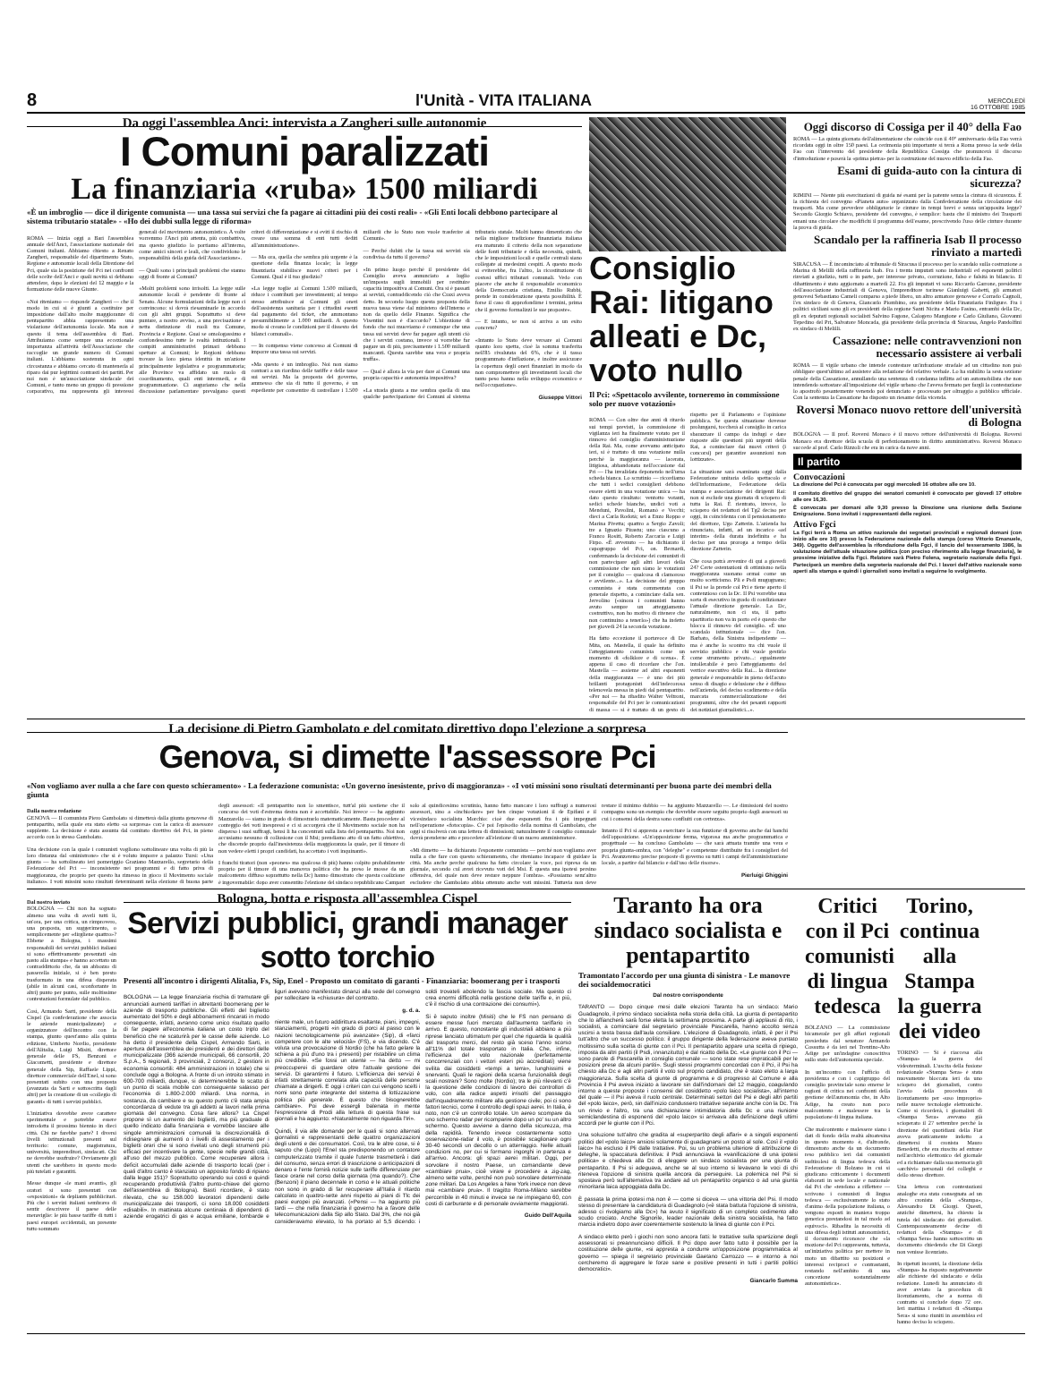8
l'Unità - VITA ITALIANA
MERCOLEDÌ
16 OTTOBRE 1985
Da oggi l'assemblea Anci: intervista a Zangheri sulle autonomie
I Comuni paralizzati
La finanziaria «ruba» 1500 miliardi
«È un imbroglio — dice il dirigente comunista — una tassa sui servizi che fa pagare ai cittadini più dei costi reali» - «Gli Enti locali debbono partecipare al sistema tributario statale» - «Ho dei dubbi sulla legge di riforma»
ROMA — Inizia oggi a Bari l'assemblea annuale dell'Anci, l'associazione nazionale dei Comuni italiani. Abbiamo chiesto a Renato Zangheri, responsabile del dipartimento Stato, Regione e autonomie locali della Direzione del Pci, quale sia la posizione del Pci nei confronti delle scelte dell'Anci e quali novità si debbano attendere, dopo le elezioni del 12 maggio e la formazione delle nuove Giunte.
«Noi riteniamo — risponde Zangheri — che il modo in cui si è giunti a costituire per imposizione dall'alto molte maggioranze di pentapartito abbia rappresentato una violazione dell'autonomia locale. Ma non è questo il tema dell'assemblea di Bari. Attribuiamo come sempre una eccezionale importanza all'attività dell'Associazione che raccoglie un grande numero di Comuni italiani. L'abbiamo sostenuta in ogni circostanza e abbiamo cercato di mantenerla al riparo dai pur legittimi contrasti dei partiti. Per noi non è un'associazione sindacale dei Comuni, e tanto meno un gruppo di pressione corporativo, ma rappresenta gli interessi generali del movimento autonomistico. A volte vorremmo l'Anci più attenta, più combattiva, ma questo giudizio lo portiamo all'interno, come amici sinceri e leali, che condividono le responsabilità della guida dell'Associazione».
— Quali sono i principali problemi che stanno oggi di fronte ai Comuni?
«Molti problemi sono irrisolti. La legge sulle autonomie locali è pendente di fronte al Senato. Alcune formulazioni della legge non ci convincono: si dovrà riesaminarle in accordo con gli altri gruppi. Soprattutto si deve puntare, a nostro avviso, a una precisazione e netta distinzione di ruoli tra Comune, Provincia e Regione. Guai se omologassimo e confondessimo tutte le realtà istituzionali. I compiti amministrativi primari debbono spettare ai Comuni; le Regioni debbono trovare la loro piena identità in un'azione principalmente legislativa e programmatoria; alle Province va affidato un ruolo di coordinamento, quali enti intermedi, e di programmazione. Ci auguriamo che nella discussione parlamentare prevalgano questi criteri di differenziazione e si eviti il rischio di creare una somma di enti tutti dediti all'amministrazione».
— Ma ora, quella che sembra più urgente è la questione della finanza locale; la legge finanziaria stabilisce nuovi criteri per i Comuni. Qual è il tuo giudizio?
«La legge toglie ai Comuni 1.500 miliardi, riduce i contributi per investimenti; al tempo stesso attribuisce ai Comuni gli oneri dell'assistenza sanitaria per i cittadini esenti dal pagamento del ticket, che ammontano presumibilmente a 1.000 miliardi. A questo modo si creano le condizioni per il dissesto dei bilanci comunali».
— In compenso viene concesso ai Comuni di imporre una tassa sui servizi.
«Ma questo è un imbroglio. Noi non siamo contrari a un riordino delle tariffe e delle tasse sui servizi. Ma la proposta del governo, ammesso che sia di tutto il governo, è un espediente per consentire di rastrellare i 1.500 miliardi che lo Stato non vuole trasferire ai Comuni».
— Perché dubiti che la tassa sui servizi sia condivisa da tutto il governo?
«In primo luogo perché il presidente del Consiglio aveva annunciato a luglio un'imposta sugli immobili per restituire capacità impositiva ai Comuni. Ora si è passati ai servizi, contraddicendo ciò che Craxi aveva detto. In secondo luogo questa proposta della nuova tassa viene dal ministero dell'Interno e non da quello delle Finanze. Significa che Visentini non è d'accordo? L'obiezione di fondo che noi muoviamo è comunque che una tassa sui servizi deve far pagare agli utenti ciò che i servizi costano, invece si vorrebbe far pagare un di più, precisamente i 1.500 miliardi mancanti. Questa sarebbe una vera e propria truffa».
— Qual è allora la via per dare ai Comuni una propria capacità e autonomia impositiva?
«La strada giusta a me sembra quella di una qualche partecipazione dei Comuni al sistema tributario statale. Molti hanno dimenticato che nella migliore tradizione finanziaria italiana era maturato il criterio della non separazione delle fonti tributarie e della necessità, quindi, che le imposizioni locali e quelle centrali siano collegate ai medesimi cespiti. A questo modo si eviterebbe, fra l'altro, la ricostituzione di costosi uffici tributari comunali. Vedo con piacere che anche il responsabile economico della Democrazia cristiana, Emilio Rubbi, prende in considerazione questa possibilità. È forse il caso di approfondirne i termini, prima che il governo formalizzi le sue proposte».
— E intanto, se non si arriva a un esito concreto?
«Intanto lo Stato deve versare ai Comuni quanto loro spetta, cioè la somma trasferita nell'85 rivalutata del 6%, che è il tasso programmato d'inflazione, e inoltre assicurare la copertura degli oneri finanziari in modo da non compromettere gli investimenti locali che tanto peso hanno nello sviluppo economico e nell'occupazione».
Giuseppe Vittori
Consiglio Rai: litigano alleati e Dc, voto nullo
Il Pci: «Spettacolo avvilente, torneremo in commissione solo per nuove votazioni»
ROMA — Con oltre due anni di ritardo sui tempi previsti, la commissione di vigilanza ieri ha finalmente votato per il rinnovo del consiglio d'amministrazione della Rai. Ma, come avevamo anticipato ieri, si è trattato di una votazione nulla perché la maggioranza — lacerata, litigiosa, abbandonata nell'occasione dal Pri — l'ha invalidata deponendo nell'urna scheda bianca. Lo scrutinio — ricordiamo che tutti i sedici consiglieri debbono essere eletti in una votazione unica — ha dato questo risultato: ventotto votanti, sedici schede bianche, undici voti a Menduni, Pavolini, Romanò e Vecchi; dieci a Carla Rodotà; sei a Enzo Roppo e Marina Pivetta; quattro a Sergio Zavoli; tre a Ignazio Pirastu; uno ciascuno a Franco Rositi, Roberto Zaccaria e Luigi Firpo. «È avvenuto — ha dichiarato il capogruppo del Pci, on. Bernardi, confermando la decisione dei comunisti di non partecipare agli altri lavori della commissione che non siano le votazioni per il consiglio — qualcosa di clamoroso e avvilente...». La decisione del gruppo comunista è stata commentata con generale rispetto, a cominciare dalla sen. Jervolino («sinora i comunisti hanno avuto sempre un atteggiamento costruttivo, non ho motivo di ritenere che non continuino a tenerlo») che ha indetto per giovedì 24 la seconda votazione.
Ha fatto eccezione il portavoce di De Mita, on. Mastella, il quale ha definito l'atteggiamento comunista come un momento di «folklore e di scena». È appena il caso di ricordare che l'on. Mastella — assieme ad altri esponenti della maggioranza — è uno dei più brillanti protagonisti dell'indecorosa telenovela messa in piedi dal pentapartito. «Per noi — ha ribadito Walter Veltroni, responsabile del Pci per le comunicazioni di massa — si è trattato di un gesto di rispetto per il Parlamento e l'opinione pubblica. Se questa situazione dovesse prolungarsi, toccherà al consiglio in carica sbarazzare il campo da indugi e dare risposte alle questioni più urgenti della Rai, a cominciare dai nuovi criteri (i concorsi) per garantire assunzioni non lottizzate».
La situazione sarà esaminata oggi dalla Federazione unitaria dello spettacolo e dell'informazione, Federazione della stampa e associazione dei dirigenti Rai: non si esclude una giornata di sciopero di tutta la Rai. È rientrato, invece, lo sciopero dei redattori del Tg2 deciso per oggi, in coincidenza con il pensionamento del direttore, Ugo Zatterin. L'azienda ha rinunciato, infatti, ad un incarico «ad interim» della durata indefinita e ha deciso per una proroga a tempo della direzione Zatterin.
Che cosa potrà avvenire di qui a giovedì 24? Certe ostentazioni di ottimismo nella maggioranza suonano ormai come un molto scetticismo. Pli e Psdi mugugnano; il Psi se la prende col Pri e tiene aperto il contenzioso con la Dc. Il Psi vorrebbe una sorta di esecutivo in grado di condizionare l'attuale direzione generale. La Dc, naturalmente, non ci sta, il patto spartitorio non va in porto ed è questo che blocca il rinnovo del consiglio. «È uno scandalo istituzionale — dice l'on. Barbato, della Sinistra indipendente — ma è anche lo scontro tra chi vuole il servizio pubblico e chi vuole gestirlo come strumento privato...: egualmente intollerabile è però l'atteggiamento del vertice esecutivo della Rai... la direzione generale è responsabile in pieno dell'acuto senso di disagio e delusione che è diffuso nell'azienda, del deciso scadimento e della marcata commercializzazione dei programmi, oltre che dei pesanti rapporti dei notiziari giornalistici...».
Oggi discorso di Cossiga per il 40° della Fao
ROMA — La quinta giornata dell'alimentazione che coincide con il 40° anniversario della Fao verrà ricordata oggi in oltre 150 paesi. La cerimonia più importante si terrà a Roma presso la sede della Fao con l'intervento del presidente della Repubblica Cossiga che pronuncerà il discorso d'introduzione e poserà la «prima pietra» per la costruzione del nuovo edificio della Fao.
Esami di guida-auto con la cintura di sicurezza?
RIMINI — Niente più esercitazioni di guida né esami per la patente senza la cintura di sicurezza. È la richiesta del convegno «Pianeta auto» organizzato dalla Confederazione della circolazione dei trasporti. Ma come prevedere obbligatorie le cinture in tempi brevi e senza un'apposita legge? Secondo Giorgio Schiavo, presidente del convegno, è semplice: basta che il ministro dei Trasporti emani una circolare che modifichi il programma dell'esame, prescrivendo l'uso delle cinture durante la prova di guida.
Scandalo per la raffineria Isab Il processo rinviato a martedì
SIRACUSA — È incominciato al tribunale di Siracusa il processo per lo scandalo sulla costruzione a Marina di Melilli della raffineria Isab. Fra i trenta imputati sono industriali ed esponenti politici rinviati a giudizio, tutti o in parte, per interesse privato, corruzione, falso e falsità in bilancio. Il dibattimento è stato aggiornato a martedì 22. Fra gli imputati vi sono Riccardo Garrone, presidente dell'associazione industriali di Genova, l'imprenditore torinese Gianluigi Gabetti, gli armatori genovesi Sebastiano Cameli comparso a piede libero, un altro armatore genovese e Corrado Cagnoli, l'ex sindaco de di Genova, Giancarlo Piombino, ora presidente della Finanziaria Finligure. Fra i politici siciliani sono gli ex presidenti della regione Santi Nicita e Mario Fasino, entrambi della Dc, gli ex deputati regionali socialisti Salvino Fagone, Calogero Mangione e Carlo Giuliano, Giovanni Tepedino del Pri, Salvatore Moncada, già presidente della provincia di Siracusa, Angelo Pandolfini ex sindaco di Melilli.
Cassazione: nelle contravvenzioni non necessario assistere ai verbali
ROMA — Il vigile urbano che intende contestare un'infrazione stradale ad un cittadino non può obbligare quest'ultimo ad assistere alla redazione del relativo verbale. Lo ha stabilito la sesta sezione penale della Cassazione, annullando una sentenza di condanna inflitta ad un automobilista che non intendendo sottostare all'imposizione del vigile urbano che l'aveva fermato per fargli la contestazione lo apostrofò pesantemente venendo poi denunciato e processato per oltraggio a pubblico ufficiale. Con la sentenza la Cassazione ha disposto un riesame della vicenda.
Roversi Monaco nuovo rettore dell'università di Bologna
BOLOGNA — Il prof. Roversi Monaco è il nuovo rettore dell'università di Bologna. Roversi Monaco era direttore della scuola di perfezionamento in diritto amministrativo. Roversi Monaco succede al prof. Carlo Rizzoli che era in carica da nove anni.
Il partito
Convocazioni
La direzione del Pci è convocata per oggi mercoledì 16 ottobre alle ore 10.
Il comitato direttivo del gruppo dei senatori comunisti è convocato per giovedì 17 ottobre alle ore 16,30.
È convocata per domani alle 9,30 presso la Direzione una riunione della Sezione Emigrazione. Sono invitati i rappresentanti delle regioni.
Attivo Fgci
La Fgci terrà a Roma un attivo nazionale dei segretari provinciali e regionali domani (con inizio alle ore 10) presso la Federazione nazionale della stampa (corso Vittorio Emanuele, 349). Oggetto dell'assemblea la rifondazione della Fgci, il lancio del tesseramento 1986, la valutazione dell'attuale situazione politica (con preciso riferimento alla legge finanziaria), le prossime iniziative della Fgci. Relatore sarà Pietro Folena, segretario nazionale della Fgci. Parteciperà un membro della segreteria nazionale del Pci. I lavori dell'attivo nazionale sono aperti alla stampa e quindi i giornalisti sono invitati a seguirne lo svolgimento.
La decisione di Pietro Gambolato e del comitato direttivo dopo l'elezione a sorpresa
Genova, si dimette l'assessore Pci
«Non vogliamo aver nulla a che fare con questo schieramento» - La federazione comunista: «Un governo inesistente, privo di maggioranza» - «I voti missini sono risultati determinanti per buona parte dei membri della giunta
Dalla nostra redazione
GENOVA — Il comunista Piero Gambolato si dimetterà dalla giunta genovese di pentapartito, nella quale era stato eletto «a sorpresa» con la carica di assessore supplente. La decisione è stata assunta dal comitato direttivo del Pci, in pieno accordo con lo stesso Gambolato.
Una decisione con la quale i comunisti vogliono sottolineare una volta di più la loro distanza dal «ministrone» che si è voluto imporre a palazzo Tursi: «Una giunta — ha sottolineato ieri pomeriggio Graziano Mazzarello, segretario della Federazione del Pci — inconsistente nei programmi e di fatto priva di maggioranza, che proprio per questo ha rimesso in gioco il Movimento sociale italiano». I voti missini sono risultati determinanti nella elezione di buona parte degli assessori: «Il pentapartito non lo smentisce, tutt'al più sostiene che il concorso dei voti d'estrema destra non è accettabile. Noi invece — ha aggiunto Mazzarello — siamo in grado di dimostrarlo matematicamente. Basta procedere al conteggio dei voti inespressi e ci si accorgerà che il Movimento sociale non ha disperso i suoi suffragi, bensì li ha concentrati sulla lista del pentapartito. Noi non accusiamo nessuno di collusione con il Msi; prendiamo atto di un fatto obiettivo, che discende proprio dall'inesistenza della maggioranza la quale, per il timore di non vedere eletti i propri candidati, ha accettato i voti inquinanti».
I franchi tiratori (non «peones» ma qualcosa di più) hanno colpito probabilmente proprio per il timore di una manovra politica che ha preso le mosse da un malcontento diffuso soprattutto nella Dc) hanno dimostrato che questa coalizione è ingovernabile: dopo aver consentito l'elezione del sindaco repubblicano Campart solo al quindicesimo scrutinio, hanno fatto mancare i loro suffragi a numerosi assessori, sino a «inchiodare» per ben cinque votazioni il de Epifani e il vicesindaco socialista Morchio: cioè due esponenti fra i più impegnati nell'operazione «fotocopia». C'è poi l'episodio della nomina di Gambolato, che oggi si risolverà con una lettera di dimissioni; naturalmente il consiglio comunale dovrà prenderne atto e procedere all'elezione di un nuovo amministratore.
«Mi dimetto — ha dichiarato l'esponente comunista — perché non vogliamo aver nulla a che fare con questo schieramento, che riteniamo incapace di guidare la città. Ma anche perché qualcuno ha fatto circolare la voce, poi ripresa da un giornale, secondo cul avrei ricevuto voti del Msi. È questa una ipotesi persino offensiva, del quale non deve restare neppure l'ombra». «Possiamo senz'altro escludere che Gambolato abbia ottenuto anche voti missini. Tuttavia non deve restare il minimo dubbio — ha aggiunto Mazzarello —. Le dimissioni del nostro compagno sono un esempio che dovrebbe essere seguito proprio dagli assessori su cui i consensi della destra sono confluiti con certezza».
Intanto il Pci si appresta a esercitare la sua funzione di governo anche dai banchi dell'opposizione. «Un'opposizione ferma, vigorosa ma anche programmatica e progettuale — ha concluso Gambolato — che sarà attuata tramite una vera e propria giunta-ombra, con "deleghe" e competenze distribuite fra i consiglieri del Pci. Avanzeremo precise proposte di governo su tutti i campi dell'amministrazione locale, a partire dal bilancio e dall'uso delle risorse».
Pierluigi Ghiggini
Dal nostro inviato
BOLOGNA — Chi non ha sognato almeno una volta di averli tutti lì, un'ora, per una critica, un rimprovero, una proposta, un suggerimento, o semplicemente per «dirgliene quattro»? Ebbene a Bologna, i massimi responsabili dei servizi pubblici italiani si sono effettivamente presentati «in pasto alla stampa» e hanno accettato un contraddittorio che, da un abbozzo di passerella iniziale, si è ben presto trasformato in una difesa disperata (abile in alcuni casi, sconfortante in altri) punto per punto, sulle moltissime contestazioni formulate dal pubblico.
Così, Armando Sarti, presidente della Cispel (la confederazione che associa le aziende municipalizzate) e organizzatore dell'incontro con la stampa, giunto quest'anno alla quinta edizione, Umberto Nordio, presidente dell'Alitalia, Luigi Misiti, direttore generale delle FS, Benzoni e Giacometti, presidente e direttore generale della Sip, Raffaele Lippi, direttore commerciale dell'Enel, si sono presentati subito con una proposta (avanzata da Sarti e sottoscritta dagli altri) per la creazione di un «collegio di garanti» di tutti i servizi pubblici.
L'iniziativa dovrebbe avere carattere sperimentale e potrebbe essere introdotta il prossimo biennio in dieci città. Chi ne farebbe parte? I diversi livelli istituzionali presenti sul territorio: comune, magistratura, università, imprenditori, sindacati. Chi ne dovrebbe usufruire? Ovviamente gli utenti che sarebbero in questo modo più tutelati e garantiti.
Messe dunque «le mani avanti», gli oratori si sono presentati con «esposizioni» da depliants pubblicitari. Più che i servizi italiani sembrava di sentir descrivere il paese delle meraviglie: le più basse tariffe di tutti i paesi europei occidentali, un presente tutto sommato
Bologna, botta e risposta all'assemblea Cispel
Servizi pubblici, grandi manager sotto torchio
Presenti all'incontro i dirigenti Alitalia, Fs, Sip, Enel - Proposto un comitato di garanti - Finanziaria: boomerang per i trasporti
BOLOGNA — La legge finanziaria rischia di tramutare gli annunciati aumenti tariffari in altrettanti boomerang per le aziende di trasporto pubbliche. Gli effetti del biglietto aumentato del 50% e degli abbonamenti rincarati in modo conseguente, infatti, avranno come unico risultato quello di far pagare all'economia italiana un costo triplo del beneficio che ne scaturirà per le casse delle aziende. Lo ha detto il presidente della Cispel, Armando Sarti, in apertura dell'assemblea dei presidenti e dei direttori delle municipalizzate (366 aziende municipali, 66 consortili, 20 S.p.A., 5 regionali, 3 provinciali, 2 consorzi, 2 gestioni in economia consortili: 484 amministrazioni in totale) che si conclude oggi a Bologna. A fronte di un introito stimato in 600-700 miliardi, dunque, si determinerebbe lo scatto di un punto di scala mobile con conseguente salasso per l'economia di 1.800-2.000 miliardi. Una norma, in sostanza, da cambiare e su questo punto c'è stata ampia concordanza di vedute tra gli addetti ai lavori nella prima giornata del convegno. Cosa fare allora? La Cispel propone sì un aumento dei biglietti, ma più graduale di quello indicato dalla finanziaria e vorrebbe lasciare alle singole amministrazioni comunali la discrezionalità di ridisegnare gli aumenti o i livelli di assestamento per i biglietti orari che si sono rivelati uno degli strumenti più efficaci per incentivare la gente, specie nelle grandi città, all'uso del mezzo pubblico. Come recuperare allora i deficit accumulati dalle aziende di trasporto locali (per i quali d'altro canto è stanziato un apposito fondo di ripiano dalla legge 151)? Soprattutto operando sui costi e quindi recuperando produttività (l'altro punto-chiave del giorno dell'assemblea di Bologna). Basti ricordare, è stato rilevato, che su 158.000 lavoratori dipendenti delle municipalizzate dei trasporti, ci sono 18.000 cosiddetti «disabili». In mattinata alcune centinaia di dipendenti di aziende erogatrici di gas e acqua emiliane, lombarde e liguri avevano manifestato dinanzi alla sede del convegno per sollecitare la «chiusura» del contratto.
g. d. a.
niente male, un futuro addirittura esaltante, piani, impegni, stanziamenti, progetti «in grado di porci al passo con le nazioni tecnologicamente più avanzate» (Sip), di «farci competere con le alte velocità» (FS), e via dicendo. C'è voluta una provocazione di Nordio (che ha fatto gelare la schiena a più d'uno tra i presenti) per ristabilire un clima più credibile. «Se fossi un utente — ha detto — mi preoccuperei di guardare oltre l'attuale gestione dei servizi. Di garantirmi il futuro. L'efficienza dei servizi è infatti strettamente correlata alla capacità delle persone chiamate a dirigerli. E oggi i criteri con cui vengono scelti i nomi sono parte integrante del sistema di lottizzazione politica più generale. È questo che bisognerebbe cambiare». Poi deve essergli balenata in mente l'espressione di Prodi alla lettura di questa frase sui giornali e ha aggiunto: «Naturalmente non riguarda l'Iri».
Quindi, il via alle domande per le quali si sono alternati giornalisti e rappresentanti delle quattro organizzazioni degli utenti e dei consumatori. Così, tra le altre cose, si è saputo che (Lippi) l'Enel sta predisponendo un contatore computerizzato tramite il quale l'utente trasmetterà i dati del consumo, senza errori di trascrizione o anticipazioni di denaro e l'ente fornirà notizie sulle tariffe differenziate per fasce orarie nel corso della giornata (ma quando?). Che (Benzoni) il piano decennale in corso e le attuali politiche non sono in grado di far recuperare all'Italia il ritardo calcolato in quattro-sette anni rispetto ai piani di Tlc dei paesi europei più avanzati. («Pensi — ha aggiunto più tardi — che nella finanziaria il governo ha a favore delle telecomunicazioni dalla Sip allo Stato. Dal 3%, che noi già consideravamo elevato, lo ha portato al 5,5 dicendo: i soldi trovateli abolendo la fascia sociale. Ma questo ci crea enormi difficoltà nella gestione delle tariffe e, in più, c'è il rischio di una contrazione dei consumi»).
Si è saputo inoltre (Misiti) che le FS non pensano di essere messe fuori mercato dall'aumento tariffario in arrivo. E questo, nonostante gli industriali abbiano a più riprese lanciato ultimatum per quel che riguarda la qualità del trasporto merci, del resto già sceso l'anno scorso all'11% del totale trasportato in Italia. Che, infine, l'efficienza del volo nazionale (perfettamente concorrenziali con i vettori esteri più accreditati) viene svilita dai cosiddetti «tempi a terra», lunghissimi e snervanti. Quali le ragioni della scarsa funzionalità degli scali nostrani? Sono molte (Nordio); tra le più rilevanti c'è la questione delle condizioni di lavoro dei controllori di volo, con alla radice aspetti irrisolti del passaggio dall'inquadramento militare alla gestione civile; poi ci sono fattori tecnici, come il controllo degli spazi aerei. In Italia, è noto, non c'è un controllo totale. Un aereo scompare da uno schermo radar per ricomparire dopo un po' su un altro schermo. Questo avviene a danno della sicurezza, ma della rapidità. Tenendo invece costantemente sotto osservazione-radar il volo, è possibile scaglionare ogni 30-40 secondi un decollo o un atterraggio. Nelle attuali condizioni no, per cui si formano ingorghi in partenza e all'arrivo. Ancora: gli spazi aerei militari. Oggi, per sorvolare il nostro Paese, un comandante deve «cambiare prua», cioè virare e procedere a zig-zag, almeno sette volte, perché non può sorvolare determinate zone militari. Da Los Angeles a New York invece non deve mai «cambiare prua». Il tragitto Roma-Milano sarebbe percorribile in 40 minuti e invece se ne impiegano 60, con costi di carburante e di personale ovviamente maggiorati.
Guido Dell'Aquila
Taranto ha ora sindaco socialista e pentapartito
Tramontato l'accordo per una giunta di sinistra - Le manovre dei socialdemocratici
Dal nostro corrispondente
TARANTO — Dopo cinque mesi dalle elezioni Taranto ha un sindaco: Mario Guadagnolo, il primo sindaco socialista nella storia della città. La giunta di pentapartito che lo affiancherà sarà forse eletta la settimana prossima. A parte gli applausi di rito, i socialisti, a cominciare dal segretario provinciale Pascarella, hanno accolto senza uscirsi a testa bassa dall'aula consiliare. L'elezione di Guadagnolo, infatti, è per il Psi tutt'altro che un successo politico: il gruppo dirigente della federazione aveva puntato moltissimo sulla scelta di giunte con il Pci. Il pentapartito appare una scelta di ripiego, imposta da altri partiti (il Psdi, innanzitutto) e dal ricatto della Dc. «Le giunte con il Pci — sono parole di Pascarella in consiglio comunale — sono state rese impraticabili per le posizioni prese da alcuni partiti». Sugli stessi programmi concordati con il Pci, il Psi ha chiesto alla Dc e agli altri partiti il voto sul proprio candidato, che è stato eletto a larga maggioranza. Sulla scelta di giunte di programma e di progresso al Comune e alla Provincia il Psi aveva iniziato a lavorare sin dall'indomani del 12 maggio, coagulando intorno a queste proposte i consensi del cosiddetto «polo laico socialista», all'interno del quale — il Psi aveva il ruolo centrale. Determinati settori del Psi e degli altri partiti del «polo laico», però, sin dall'inizio condussero trattative separate anche con la Dc. Tra un rinvio e l'altro, tra una dichiarazione intimidatoria della Dc e una riunione semiclandestina di esponenti del «polo laico» si arrivava alla definizione degli ultimi accordi per le giunte con il Pci.
Una soluzione tutt'altro che gradita al «superpartito degli affari» e a singoli esponenti politici del «polo laico» ansiosi solamente di guadagnarsi un posto al sole. Così il «polo laico» ha escluso il Pli dalle trattative. Poi, su un problema ulteriore di attribuzione di deleghe, la spaccatura definitiva: il Psdi annunciava la «vanificazione di una ipotesi politica» e chiedeva alla Dc di eleggere un sindaco socialista per una giunta di pentapartito. Il Psi si adeguava, anche se al suo interno si levavano le voci di chi riteneva l'opzione di sinistra quella ancora da perseguire. La polemica nel Psi si spostava però sull'alternativa tra andare ad un pentapartito organico o ad una giunta minoritaria laica appoggiata dalla Dc.
È passata la prima ipotesi ma non è — come si diceva — una vittoria del Psi. Il modo stesso di presentare la candidatura di Guadagnolo («è stata battuta l'opzione di sinistra, adesso ci rivolgiamo alla Dc») ha avuto il significato di un completo cedimento allo scudo crociato. Anche Signorile, leader nazionale della sinistra socialista, ha fatto marcia indietro dopo aver coerentemente sostenuto la linea di giunte con il Pci.
A sindaco eletto però i giochi non sono ancora fatti: le trattative sulla spartizione degli assessorati si preannunciano difficili. Il Pci dopo aver fatto tutto il possibile per la costituzione delle giunte, «si appresta a condurre un'opposizione programmatica al governo — spiega il segretario provinciale Gaetano Carrozzo — e intorno a noi cercheremo di aggregare le forze sane e positive presenti in tutti i partiti politici democratici».
Giancarlo Summa
Critici con il Pci comunisti di lingua tedesca
BOLZANO — La commissione bicamerale per gli affari regionali presieduta dal senatore Armando Cossutta è da ieri nel Trentino-Alto Adige per un'indagine conoscitiva sullo stato dell'autonomia speciale.
In un'incontro con l'ufficio di presidenza e con i capigruppo del consiglio provinciale sono emerse le ragioni di critica nei confronti della gestione dell'autonomia che, in Alto Adige, ha creato non poco malcontento e malessere tra la popolazione di lingua italiana.
Che malcontento e malessere siano i dati di fondo della realtà altoatesina in questo momento è, d'altronde, dimostrato anche da un documento reso pubblico ieri dai comunisti sudtirolesi di lingua tedesca della Federazione di Bolzano in cui si giudicano criticamente i documenti elaborati in sede locale e nazionale dal Pci che «tendono a riflettere — scrivono i comunisti di lingua tedesca — esclusivamente lo stato d'animo della popolazione italiana, o vengono esposti in maniera troppo generica prestandosi in tal modo ad equivoci». Ribadita la necessità di una difesa degli istituti autonomistici, il documento riconosce che «la mozione del Pci rappresenta, tuttavia, un'iniziativa politica per mettere in moto un dibattito su posizioni e interessi reciproci e contrastanti, restando nell'ambito di una concezione sostanzialmente autonomistica».
Torino, continua alla Stampa la guerra dei video
TORINO — Si è riaccesa alla «Stampa» la guerra del videoterminali. L'uscita della fusione redazionale «Stampa Sera» è stata nuovamente bloccata ieri da uno sciopero dei giornalisti, contro l'avvio della procedura di licenziamento per «uso improprio» nelle nuove tecnologie elettroniche. Come si ricorderà, i giornalisti di «Stampa Sera» avevano già scioperato il 27 settembre perché la direzione del quotidiani della Fiat aveva praticamente indotto a dimettersi il cronista Mauro Benedetti, che era riuscito ad entrare nell'archivio elettronico del giornale ed a richiamare dalla sua memoria gli «archivi» personali del colleghi e dello stesso direttore.
Una lettera con contestazioni analoghe era stata consegnata ad un altro cronista della «Stampa», Alessandro Di Giorgi. Questi, anziché dimettersi, ha chiesto la tutela del sindacato dei giornalisti. Contemporaneamente decine di redattori della «Stampa» e di «Stampa Sera» hanno sottoscritto un documento chiedendo che Di Giorgi non venisse licenziato.
In ripetuti incontri, la direzione della «Stampa» ha risposto negativamente alle richieste del sindacato e della redazione. Lunedì ha annunciato di aver avviato la procedura di licenziamento, che a norma di contratto si conclude dopo 72 ore. Ieri mattina i redattori di «Stampa Sera» si sono riuniti in assemblea ed hanno deciso lo sciopero.